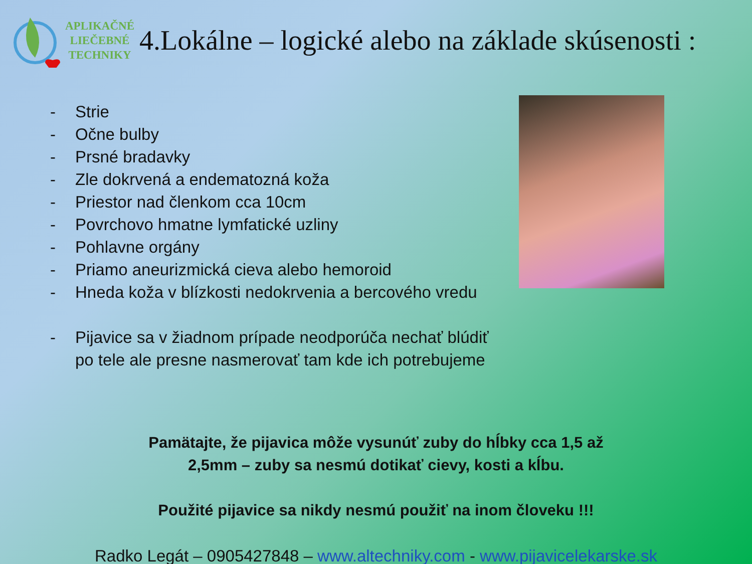APLIKAČNÉ
LIEČEBNÉ
TECHNIKY
4.Lokálne – logické alebo na základe skúsenosti :
- Strie
- Očne bulby
- Prsné bradavky
- Zle dokrvená a endematozná koža
- Priestor nad členkom cca 10cm
- Povrchovo hmatne lymfatické uzliny
- Pohlavne orgány
- Priamo aneurizmická cieva alebo hemoroid
- Hneda koža v blízkosti nedokrvenia a bercového vredu
- Pijavice sa v žiadnom prípade neodporúča nechať blúdiť
po tele ale presne nasmerovať tam kde ich potrebujeme
Pamätajte, že pijavica môže vysunúť zuby do hĺbky cca 1,5 až
2,5mm – zuby sa nesmú dotikať cievy, kosti a kĺbu.
Použité pijavice sa nikdy nesmú použiť na inom človeku !!!
Radko Legát – 0905427848 – www.altechniky.com - www.pijavicelekarske.sk